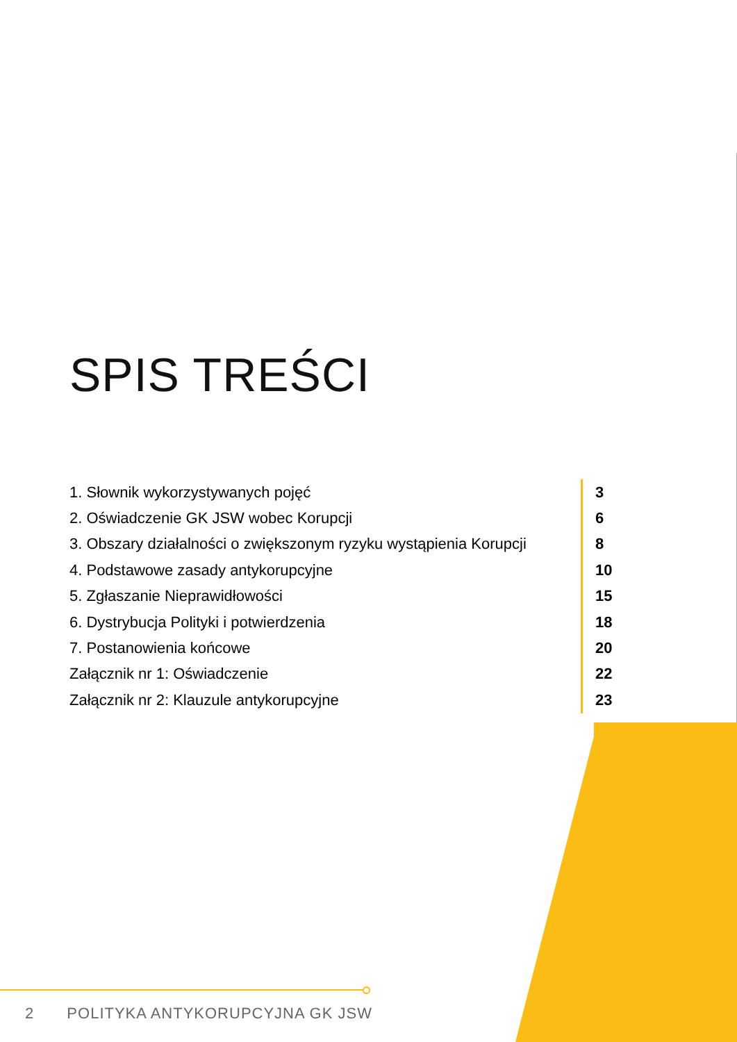SPIS TREŚCI
1. Słownik wykorzystywanych pojęć
3
2. Oświadczenie GK JSW wobec Korupcji
6
3. Obszary działalności o zwiększonym ryzyku wystąpienia Korupcji
8
4. Podstawowe zasady antykorupcyjne
10
5. Zgłaszanie Nieprawidłowości
15
6. Dystrybucja Polityki i potwierdzenia
18
7. Postanowienia końcowe
20
Załącznik nr 1: Oświadczenie
22
Załącznik nr 2: Klauzule antykorupcyjne
23
2 POLITYKA ANTYKORUPCYJNA GK JSW